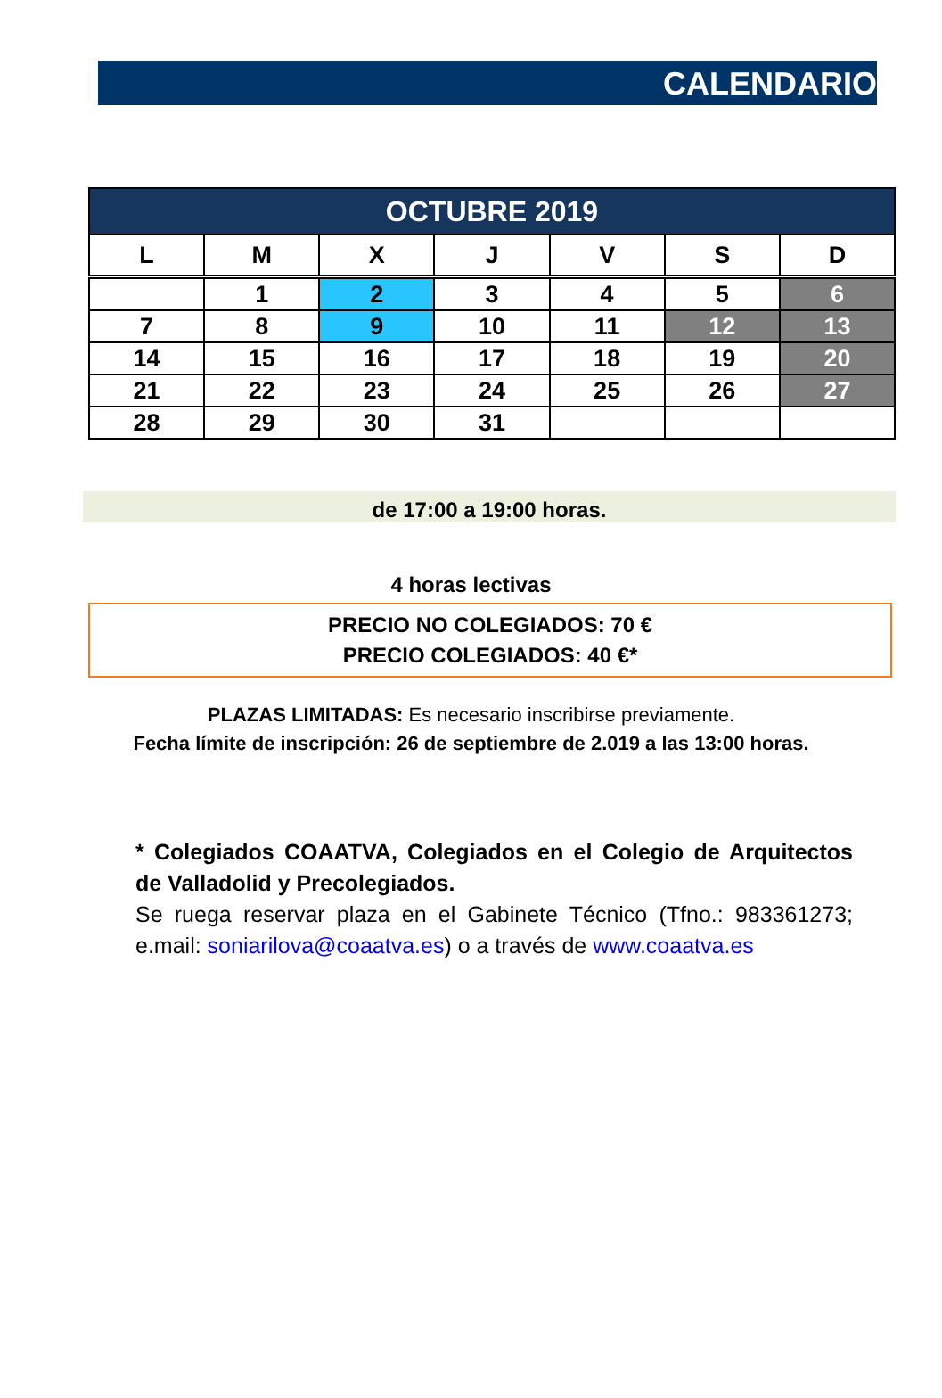CALENDARIO
| OCTUBRE 2019 | | | | | | |
| L | M | X | J | V | S | D |
| | 1 | 2 | 3 | 4 | 5 | 6 |
| 7 | 8 | 9 | 10 | 11 | 12 | 13 |
| 14 | 15 | 16 | 17 | 18 | 19 | 20 |
| 21 | 22 | 23 | 24 | 25 | 26 | 27 |
| 28 | 29 | 30 | 31 | | | |
de 17:00 a 19:00 horas.
4 horas lectivas
PRECIO NO COLEGIADOS: 70 €
PRECIO COLEGIADOS: 40 €*
PLAZAS LIMITADAS: Es necesario inscribirse previamente.
Fecha límite de inscripción: 26 de septiembre de 2.019 a las 13:00 horas.
* Colegiados COAATVA, Colegiados en el Colegio de Arquitectos de Valladolid y Precolegiados.
Se ruega reservar plaza en el Gabinete Técnico (Tfno.: 983361273; e.mail: soniarilova@coaatva.es) o a través de www.coaatva.es